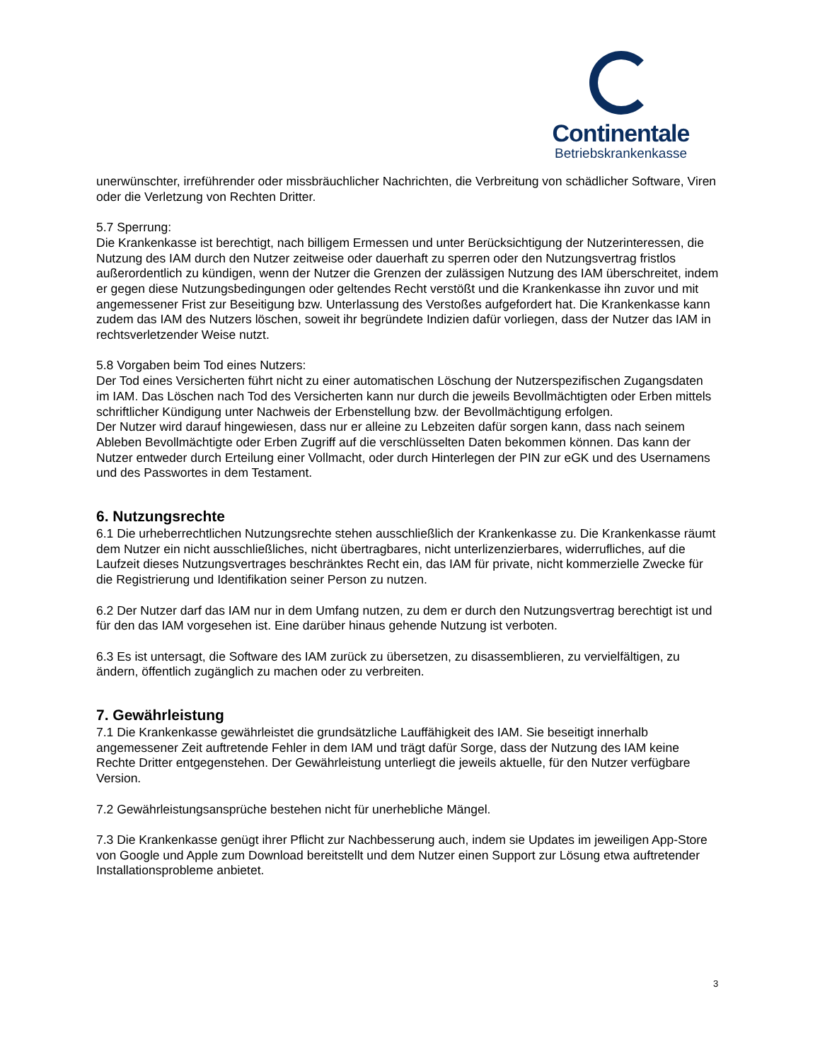Continentale
Betriebskrankenkasse
unerwünschter, irreführender oder missbräuchlicher Nachrichten, die Verbreitung von schädlicher Software, Viren oder die Verletzung von Rechten Dritter.
5.7 Sperrung:
Die Krankenkasse ist berechtigt, nach billigem Ermessen und unter Berücksichtigung der Nutzerinteressen, die Nutzung des IAM durch den Nutzer zeitweise oder dauerhaft zu sperren oder den Nutzungsvertrag fristlos außerordentlich zu kündigen, wenn der Nutzer die Grenzen der zulässigen Nutzung des IAM überschreitet, indem er gegen diese Nutzungsbedingungen oder geltendes Recht verstößt und die Krankenkasse ihn zuvor und mit angemessener Frist zur Beseitigung bzw. Unterlassung des Verstoßes aufgefordert hat. Die Krankenkasse kann zudem das IAM des Nutzers löschen, soweit ihr begründete Indizien dafür vorliegen, dass der Nutzer das IAM in rechtsverletzender Weise nutzt.
5.8 Vorgaben beim Tod eines Nutzers:
Der Tod eines Versicherten führt nicht zu einer automatischen Löschung der Nutzerspezifischen Zugangsdaten im IAM. Das Löschen nach Tod des Versicherten kann nur durch die jeweils Bevollmächtigten oder Erben mittels schriftlicher Kündigung unter Nachweis der Erbenstellung bzw. der Bevollmächtigung erfolgen.
Der Nutzer wird darauf hingewiesen, dass nur er alleine zu Lebzeiten dafür sorgen kann, dass nach seinem Ableben Bevollmächtigte oder Erben Zugriff auf die verschlüsselten Daten bekommen können. Das kann der Nutzer entweder durch Erteilung einer Vollmacht, oder durch Hinterlegen der PIN zur eGK und des Usernamens und des Passwortes in dem Testament.
6. Nutzungsrechte
6.1 Die urheberrechtlichen Nutzungsrechte stehen ausschließlich der Krankenkasse zu. Die Krankenkasse räumt dem Nutzer ein nicht ausschließliches, nicht übertragbares, nicht unterlizenzierbares, widerrufliches, auf die Laufzeit dieses Nutzungsvertrages beschränktes Recht ein, das IAM für private, nicht kommerzielle Zwecke für die Registrierung und Identifikation seiner Person zu nutzen.
6.2 Der Nutzer darf das IAM nur in dem Umfang nutzen, zu dem er durch den Nutzungsvertrag berechtigt ist und für den das IAM vorgesehen ist. Eine darüber hinaus gehende Nutzung ist verboten.
6.3 Es ist untersagt, die Software des IAM zurück zu übersetzen, zu disassemblieren, zu vervielfältigen, zu ändern, öffentlich zugänglich zu machen oder zu verbreiten.
7. Gewährleistung
7.1 Die Krankenkasse gewährleistet die grundsätzliche Lauffähigkeit des IAM. Sie beseitigt innerhalb angemessener Zeit auftretende Fehler in dem IAM und trägt dafür Sorge, dass der Nutzung des IAM keine Rechte Dritter entgegenstehen. Der Gewährleistung unterliegt die jeweils aktuelle, für den Nutzer verfügbare Version.
7.2 Gewährleistungsansprüche bestehen nicht für unerhebliche Mängel.
7.3 Die Krankenkasse genügt ihrer Pflicht zur Nachbesserung auch, indem sie Updates im jeweiligen App-Store von Google und Apple zum Download bereitstellt und dem Nutzer einen Support zur Lösung etwa auftretender Installationsprobleme anbietet.
3